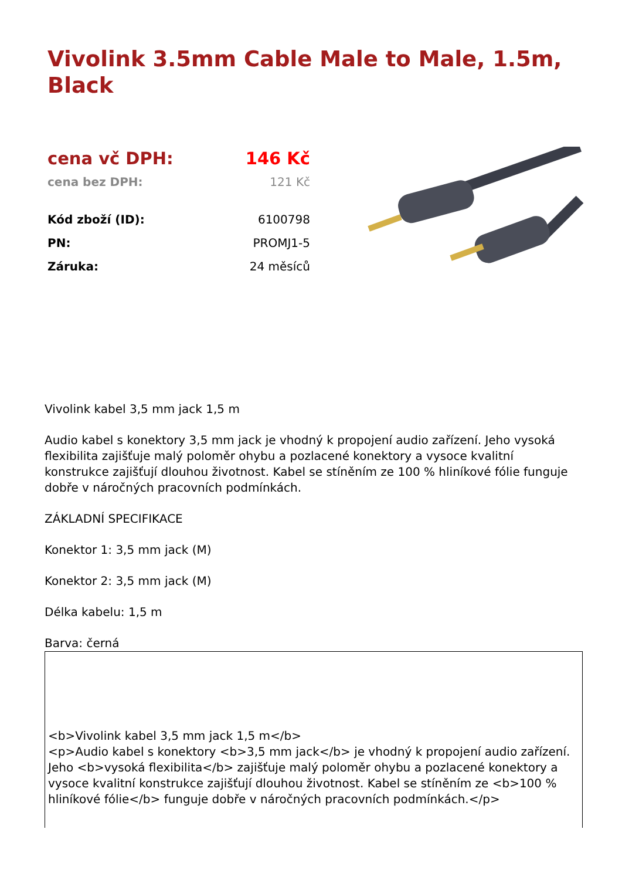Vivolink 3.5mm Cable Male to Male, 1.5m, Black
| cena vč DPH: | 146 Kč |
| cena bez DPH: | 121 Kč |
| Kód zboží (ID): | 6100798 |
| PN: | PROMJ1-5 |
| Záruka: | 24 měsíců |
Vivolink kabel 3,5 mm jack 1,5 m
Audio kabel s konektory 3,5 mm jack je vhodný k propojení audio zařízení. Jeho vysoká flexibilita zajišťuje malý poloměr ohybu a pozlacené konektory a vysoce kvalitní konstrukce zajišťují dlouhou životnost. Kabel se stíněním ze 100 % hliníkové fólie funguje dobře v náročných pracovních podmínkách.
ZÁKLADNÍ SPECIFIKACE
Konektor 1: 3,5 mm jack (M)
Konektor 2: 3,5 mm jack (M)
Délka kabelu: 1,5 m
Barva: černá
<b>Vivolink kabel 3,5 mm jack 1,5 m</b>
<p>Audio kabel s konektory <b>3,5 mm jack</b> je vhodný k propojení audio zařízení. Jeho <b>vysoká flexibilita</b> zajišťuje malý poloměr ohybu a pozlacené konektory a vysoce kvalitní konstrukce zajišťují dlouhou životnost. Kabel se stíněním ze <b>100 % hliníkové fólie</b> funguje dobře v náročných pracovních podmínkách.</p>